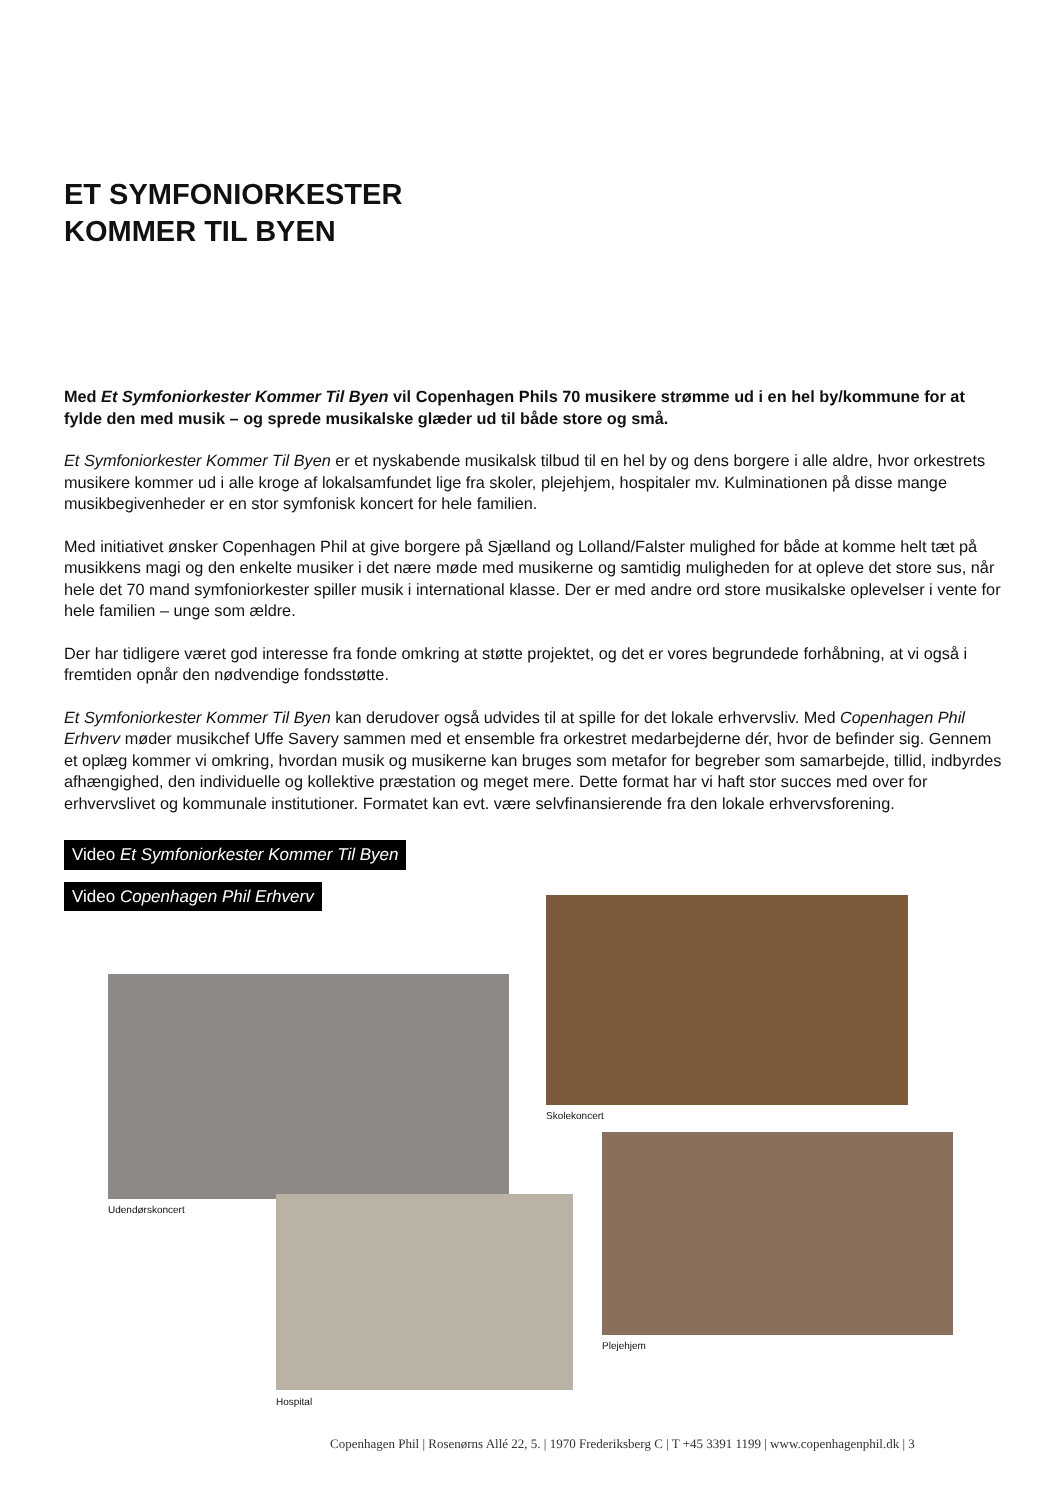ET SYMFONIORKESTER
KOMMER TIL BYEN
Med Et Symfoniorkester Kommer Til Byen vil Copenhagen Phils 70 musikere strømme ud i en hel by/kommune for at fylde den med musik – og sprede musikalske glæder ud til både store og små.
Et Symfoniorkester Kommer Til Byen er et nyskabende musikalsk tilbud til en hel by og dens borgere i alle aldre, hvor orkestrets musikere kommer ud i alle kroge af lokalsamfundet lige fra skoler, plejehjem, hospitaler mv. Kulminationen på disse mange musikbegivenheder er en stor symfonisk koncert for hele familien.
Med initiativet ønsker Copenhagen Phil at give borgere på Sjælland og Lolland/Falster mulighed for både at komme helt tæt på musikkens magi og den enkelte musiker i det nære møde med musikerne og samtidig muligheden for at opleve det store sus, når hele det 70 mand symfoniorkester spiller musik i international klasse. Der er med andre ord store musikalske oplevelser i vente for hele familien – unge som ældre.
Der har tidligere været god interesse fra fonde omkring at støtte projektet, og det er vores begrundede forhåbning, at vi også i fremtiden opnår den nødvendige fondsstøtte.
Et Symfoniorkester Kommer Til Byen kan derudover også udvides til at spille for det lokale erhvervsliv. Med Copenhagen Phil Erhverv møder musikchef Uffe Savery sammen med et ensemble fra orkestret medarbejderne dér, hvor de befinder sig. Gennem et oplæg kommer vi omkring, hvordan musik og musikerne kan bruges som metafor for begreber som samarbejde, tillid, indbyrdes afhængighed, den individuelle og kollektive præstation og meget mere. Dette format har vi haft stor succes med over for erhvervslivet og kommunale institutioner. Formatet kan evt. være selvfinansierende fra den lokale erhvervsforening.
Video Et Symfoniorkester Kommer Til Byen
Video Copenhagen Phil Erhverv
Skolekoncert
Udendørskoncert
Plejehjem
Hospital
Copenhagen Phil | Rosenørns Allé 22, 5. | 1970 Frederiksberg C | T +45 3391 1199 | www.copenhagenphil.dk | 3